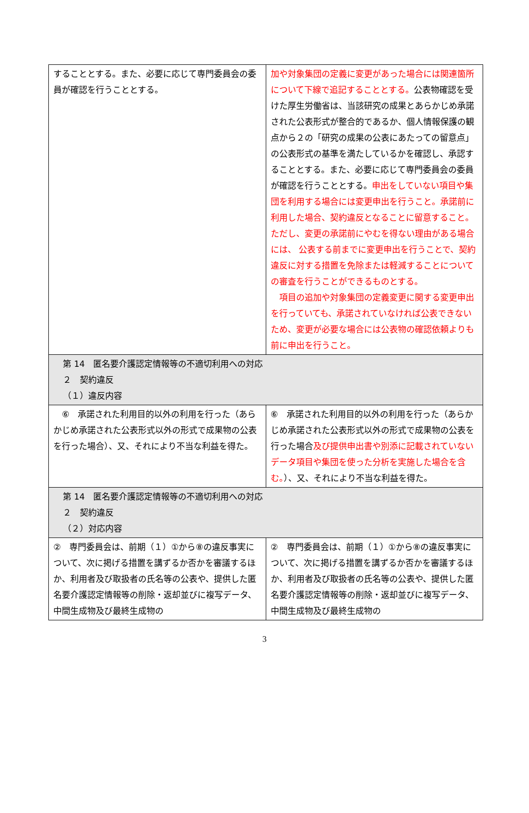| することとする。また、必要に応じて専門委員会の委員が確認を行うこととする。 | 加や対象集団の定義に変更があった場合には関連箇所について下線で追記することとする。 公表物確認を受けた厚生労働省は、当該研究の成果とあらかじめ承諾された公表形式が整合的であるか、個人情報保護の観点から２の「研究の成果の公表にあたっての留意点」の公表形式の基準を満たしているかを確認し、承認することとする。また、必要に応じて専門委員会の委員が確認を行うこととする。 申出をしていない項目や集団を利用する場合には変更申出を行うこと。承諾前に利用した場合、契約違反となることに留意すること。ただし、変更の承諾前にやむを得ない理由がある場合には、 公表する前までに変更申出を行うことで、契約違反に対する措置を免除または軽減することについての審査を行うことができるものとする。 項目の追加や対象集団の定義変更に関する変更申出を行っていても、承諾されていなければ公表できないため、変更が必要な場合には公表物の確認依頼よりも前に申出を行うこと。 |
| 第 14 匿名要介護認定情報等の不適切利用への対応 ２ 契約違反 （１）違反内容 | |
| ⑥ 承諾された利用目的以外の利用を行った（あらかじめ承諾された公表形式以外の形式で成果物の公表を行った場合）、又、それにより不当な利益を得た。 | ⑥ 承諾された利用目的以外の利用を行った（あらかじめ承諾された公表形式以外の形式で成果物の公表を行った場合 及び提供申出書や別添に記載されていないデータ項目や集団を使った分析を実施した場合を含む。 ）、又、それにより不当な利益を得た。 |
| 第 14 匿名要介護認定情報等の不適切利用への対応 ２ 契約違反 （２）対応内容 | |
| ② 専門委員会は、前期（１）①から⑧の違反事実について、次に掲げる措置を講ずるか否かを審議するほか、利用者及び取扱者の氏名等の公表や、提供した匿名要介護認定情報等の削除・返却並びに複写データ、中間生成物及び最終生成物の | ② 専門委員会は、前期（１）①から⑧の違反事実について、次に掲げる措置を講ずるか否かを審議するほか、利用者及び取扱者の氏名等の公表や、提供した匿名要介護認定情報等の削除・返却並びに複写データ、中間生成物及び最終生成物の |
3